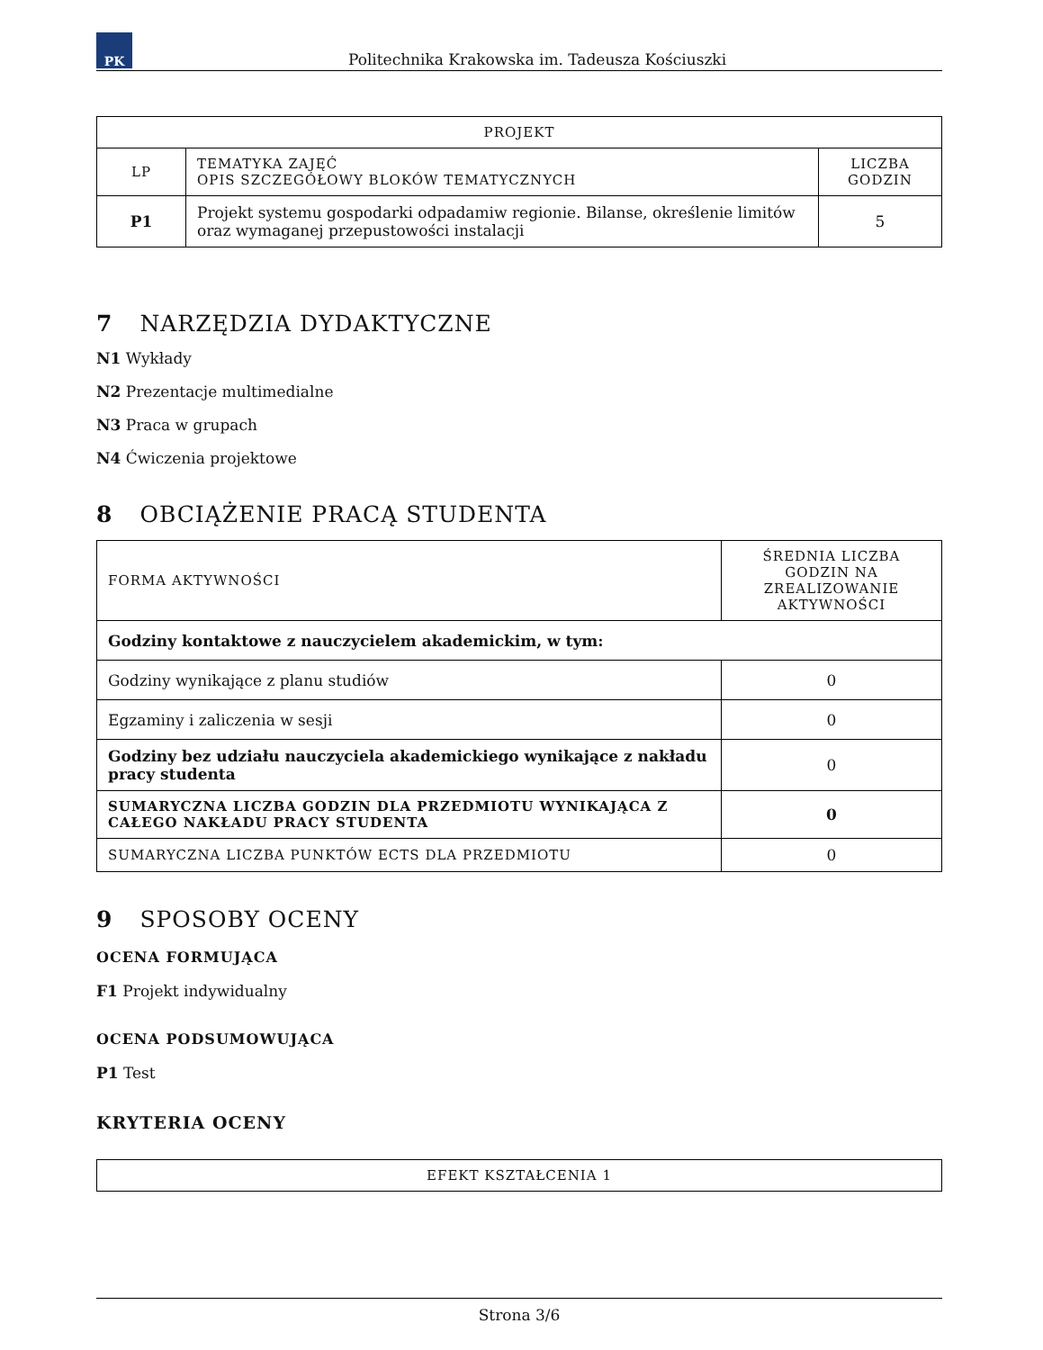PK
Politechnika Krakowska im. Tadeusza Kościuszki
| PROJEKT | | |
| --- | --- | --- |
| LP | TEMATYKA ZAJĘĆ OPIS SZCZEGÓŁOWY BLOKÓW TEMATYCZNYCH | LICZBA GODZIN |
| P1 | Projekt systemu gospodarki odpadamiw regionie. Bilanse, określenie limitów oraz wymaganej przepustowości instalacji | 5 |
7 NARZĘDZIA DYDAKTYCZNE
N1 Wykłady
N2 Prezentacje multimedialne
N3 Praca w grupach
N4 Ćwiczenia projektowe
8 OBCIĄŻENIE PRACĄ STUDENTA
| FORMA AKTYWNOŚCI | ŚREDNIA LICZBA GODZIN NA ZREALIZOWANIE AKTYWNOŚCI |
| Godziny kontaktowe z nauczycielem akademickim, w tym: | |
| Godziny wynikające z planu studiów | 0 |
| Egzaminy i zaliczenia w sesji | 0 |
| Godziny bez udziału nauczyciela akademickiego wynikające z nakładu pracy studenta | 0 |
| SUMARYCZNA LICZBA GODZIN DLA PRZEDMIOTU WYNIKAJĄCA Z CAŁEGO NAKŁADU PRACY STUDENTA | 0 |
| SUMARYCZNA LICZBA PUNKTÓW ECTS DLA PRZEDMIOTU | 0 |
9 SPOSOBY OCENY
OCENA FORMUJĄCA
F1 Projekt indywidualny
OCENA PODSUMOWUJĄCA
P1 Test
KRYTERIA OCENY
| EFEKT KSZTAŁCENIA 1 |
Strona 3/6